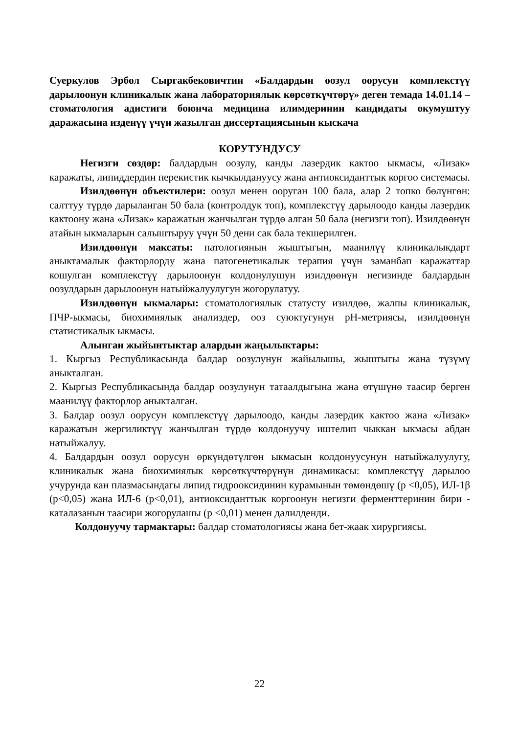Суеркулов Эрбол Сыргакбековичтин «Балдардын оозул оорусун комплекстүү дарылоонун клиникалык жана лабораториялык көрсөткүчтөрү» деген темада 14.01.14 – стоматология адистиги боюнча медицина илимдеринин кандидаты окумуштуу даражасына изденүү үчүн жазылган диссертациясынын кыскача
КОРУТУНДУСУ
Негизги сөздөр: балдардын оозулу, канды лазердик кактоо ыкмасы, «Лизак» каражаты, липиддердин перекистик кычкылдануусу жана антиоксиданттык коргоо системасы.
Изилдөөнүн объектилери: оозул менен ооруган 100 бала, алар 2 топко бөлүнгөн: салттуу түрдө дарыланган 50 бала (контролдук топ), комплекстүү дарылоодо канды лазердик кактоону жана «Лизак» каражатын жанчылган түрдө алган 50 бала (негизги топ). Изилдөөнүн атайын ыкмаларын салыштыруу үчүн 50 дени сак бала текшерилген.
Изилдөөнүн максаты: патологиянын жыштыгын, маанилүү клиникалыкдарт аныктамалык факторлорду жана патогенетикалык терапия үчүн заманбап каражаттар кошулган комплекстүү дарылоонун колдонулушун изилдөөнүн негизинде балдардын оозулдарын дарылоонун натыйжалуулугун жогорулатуу.
Изилдөөнүн ыкмалары: стоматологиялык статусту изилдөө, жалпы клиникалык, ПЧР-ыкмасы, биохимиялык анализдер, ооз суюктугунун рН-метриясы, изилдөөнүн статистикалык ыкмасы.
Алынган жыйынтыктар алардын жаңылыктары:
1. Кыргыз Республикасында балдар оозулунун жайылышы, жыштыгы жана түзүмү аныкталган.
2. Кыргыз Республикасында балдар оозулунун татаалдыгына жана өтүшүнө таасир берген маанилүү факторлор аныкталган.
3. Балдар оозул оорусун комплекстүү дарылоодо, канды лазердик кактоо жана «Лизак» каражатын жергиликтүү жанчылган түрдө колдонуучу иштелип чыккан ыкмасы абдан натыйжалуу.
4. Балдардын оозул оорусун өркүндөтүлгөн ыкмасын колдонуусунун натыйжалуулугу, клиникалык жана биохимиялык көрсөткүчтөрүнүн динамикасы: комплекстүү дарылоо учурунда кан плазмасындагы липид гидрооксидинин курамынын төмөндөшү (р <0,05), ИЛ-1β (р<0,05) жана ИЛ-6 (р<0,01), антиоксиданттык коргоонун негизги ферменттеринин бири - каталазанын таасири жогорулашы (р <0,01) менен далилденди.
Колдонуучу тармактары: балдар стоматологиясы жана бет-жаак хирургиясы.
22